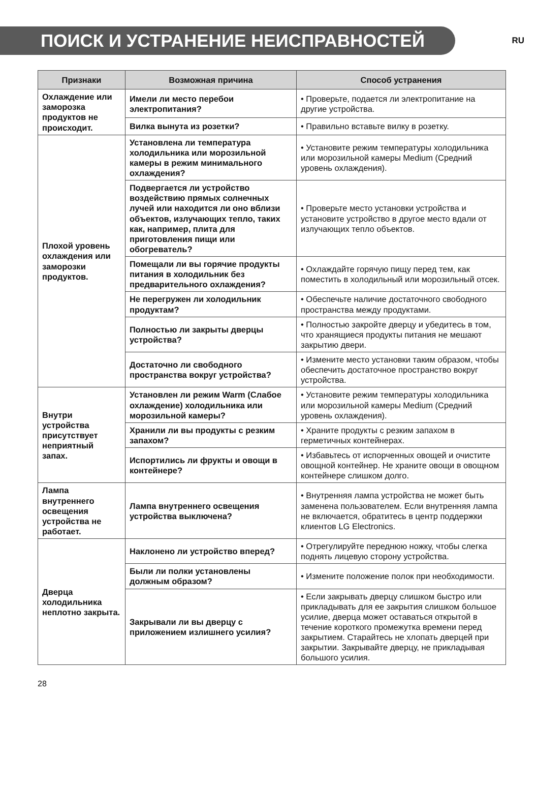ПОИСК И УСТРАНЕНИЕ НЕИСПРАВНОСТЕЙ
RU
| Признаки | Возможная причина | Способ устранения |
| --- | --- | --- |
| Охлаждение или заморозка продуктов не происходит. | Имели ли место перебои электропитания? | • Проверьте, подается ли электропитание на другие устройства. |
| | Вилка вынута из розетки? | • Правильно вставьте вилку в розетку. |
| Плохой уровень охлаждения или заморозки продуктов. | Установлена ли температура холодильника или морозильной камеры в режим минимального охлаждения? | • Установите режим температуры холодильника или морозильной камеры Medium (Средний уровень охлаждения). |
| | Подвергается ли устройство воздействию прямых солнечных лучей или находится ли оно вблизи объектов, излучающих тепло, таких как, например, плита для приготовления пищи или обогреватель? | • Проверьте место установки устройства и установите устройство в другое место вдали от излучающих тепло объектов. |
| | Помещали ли вы горячие продукты питания в холодильник без предварительного охлаждения? | • Охлаждайте горячую пищу перед тем, как поместить в холодильный или морозильный отсек. |
| | Не перегружен ли холодильник продуктам? | • Обеспечьте наличие достаточного свободного пространства между продуктами. |
| | Полностью ли закрыты дверцы устройства? | • Полностью закройте дверцу и убедитесь в том, что хранящиеся продукты питания не мешают закрытию двери. |
| | Достаточно ли свободного пространства вокруг устройства? | • Измените место установки таким образом, чтобы обеспечить достаточное пространство вокруг устройства. |
| Внутри устройства присутствует неприятный запах. | Установлен ли режим Warm (Слабое охлаждение) холодильника или морозильной камеры? | • Установите режим температуры холодильника или морозильной камеры Medium (Средний уровень охлаждения). |
| | Хранили ли вы продукты с резким запахом? | • Храните продукты с резким запахом в герметичных контейнерах. |
| | Испортились ли фрукты и овощи в контейнере? | • Избавьтесь от испорченных овощей и очистите овощной контейнер. Не храните овощи в овощном контейнере слишком долго. |
| Лампа внутреннего освещения устройства не работает. | Лампа внутреннего освещения устройства выключена? | • Внутренняя лампа устройства не может быть заменена пользователем. Если внутренняя лампа не включается, обратитесь в центр поддержки клиентов LG Electronics. |
| Дверца холодильника неплотно закрыта. | Наклонено ли устройство вперед? | • Отрегулируйте переднюю ножку, чтобы слегка поднять лицевую сторону устройства. |
| | Были ли полки установлены должным образом? | • Измените положение полок при необходимости. |
| | Закрывали ли вы дверцу с приложением излишнего усилия? | • Если закрывать дверцу слишком быстро или прикладывать для ее закрытия слишком большое усилие, дверца может оставаться открытой в течение короткого промежутка времени перед закрытием. Старайтесь не хлопать дверцей при закрытии. Закрывайте дверцу, не прикладывая большого усилия. |
28